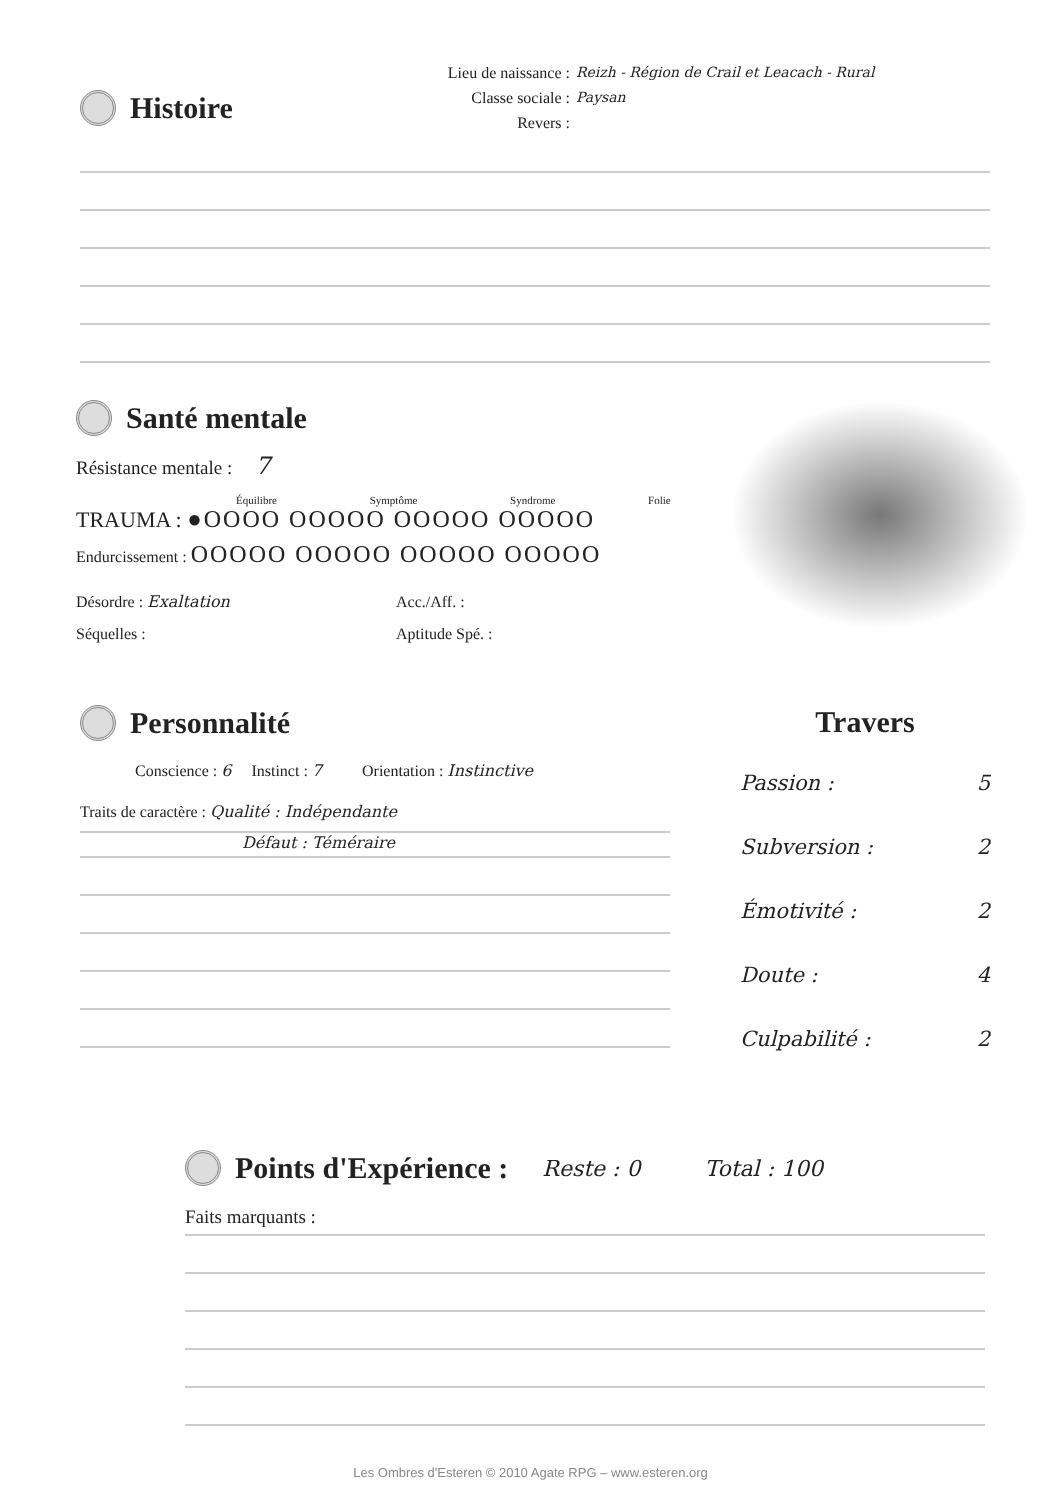Histoire
Lieu de naissance :
Classe sociale :
Revers :
Reizh - Région de Crail et Leacach - Rural
Paysan
Santé mentale
Résistance mentale : 7
Équilibre Symptôme Syndrome Folie
TRAUMA : ●OOOO OOOOO OOOOO OOOOO
Endurcissement : OOOOO OOOOO OOOOO OOOOO
Désordre : Exaltation
Séquelles :
Acc./Aff. :
Aptitude Spé. :
Personnalité
Conscience : 6 Instinct : 7 Orientation : Instinctive
Traits de caractère : Qualité : Indépendante
Défaut : Téméraire
Travers
Passion : 5
Subversion : 2
Émotivité : 2
Doute : 4
Culpabilité : 2
Points d'Expérience : Reste : 0 Total : 100
Faits marquants :
Les Ombres d'Esteren © 2010 Agate RPG – www.esteren.org